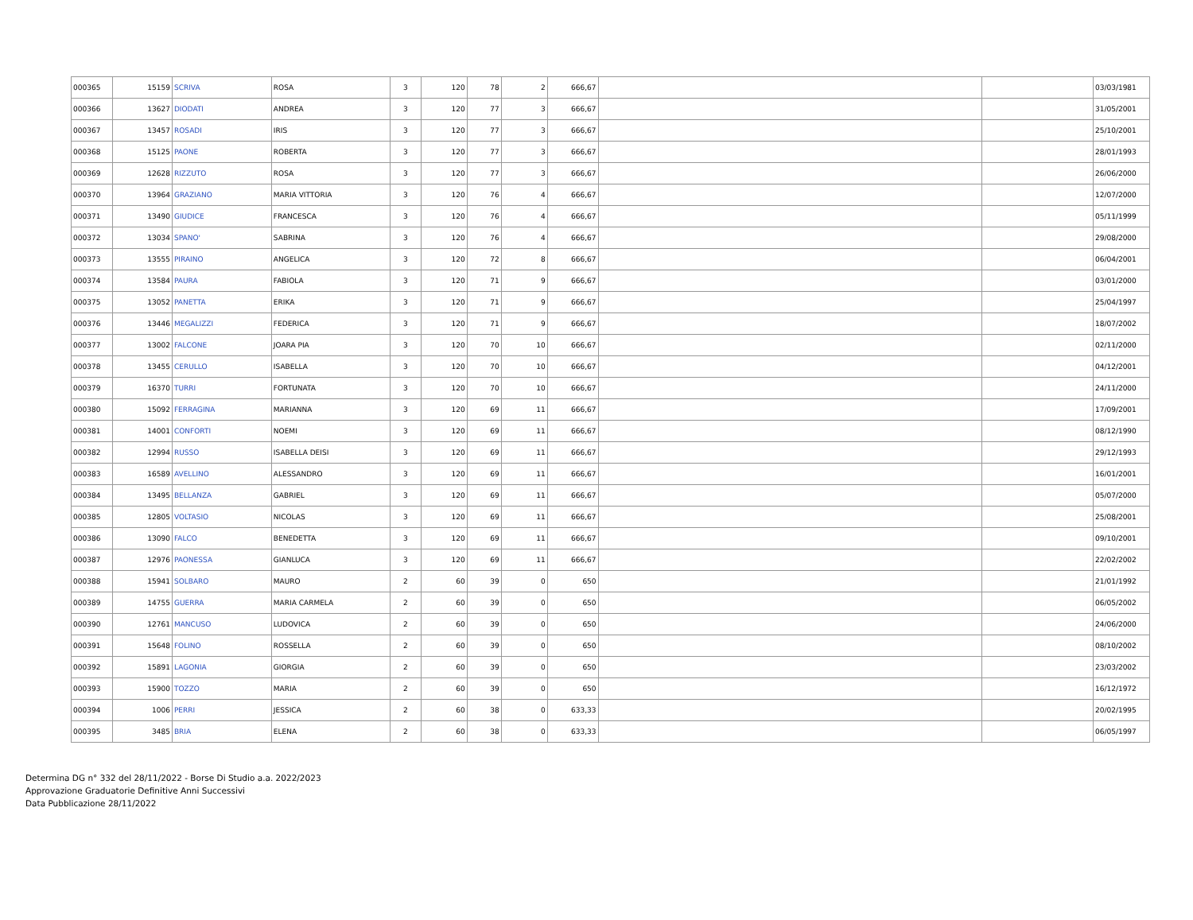| 000365 | 15159 | SCRIVA | ROSA | 3 | 120 | 78 | 2 | 666,67 | | | 03/03/1981 |
| 000366 | 13627 | DIODATI | ANDREA | 3 | 120 | 77 | 3 | 666,67 | | | 31/05/2001 |
| 000367 | 13457 | ROSADI | IRIS | 3 | 120 | 77 | 3 | 666,67 | | | 25/10/2001 |
| 000368 | 15125 | PAONE | ROBERTA | 3 | 120 | 77 | 3 | 666,67 | | | 28/01/1993 |
| 000369 | 12628 | RIZZUTO | ROSA | 3 | 120 | 77 | 3 | 666,67 | | | 26/06/2000 |
| 000370 | 13964 | GRAZIANO | MARIA VITTORIA | 3 | 120 | 76 | 4 | 666,67 | | | 12/07/2000 |
| 000371 | 13490 | GIUDICE | FRANCESCA | 3 | 120 | 76 | 4 | 666,67 | | | 05/11/1999 |
| 000372 | 13034 | SPANO' | SABRINA | 3 | 120 | 76 | 4 | 666,67 | | | 29/08/2000 |
| 000373 | 13555 | PIRAINO | ANGELICA | 3 | 120 | 72 | 8 | 666,67 | | | 06/04/2001 |
| 000374 | 13584 | PAURA | FABIOLA | 3 | 120 | 71 | 9 | 666,67 | | | 03/01/2000 |
| 000375 | 13052 | PANETTA | ERIKA | 3 | 120 | 71 | 9 | 666,67 | | | 25/04/1997 |
| 000376 | 13446 | MEGALIZZI | FEDERICA | 3 | 120 | 71 | 9 | 666,67 | | | 18/07/2002 |
| 000377 | 13002 | FALCONE | JOARA PIA | 3 | 120 | 70 | 10 | 666,67 | | | 02/11/2000 |
| 000378 | 13455 | CERULLO | ISABELLA | 3 | 120 | 70 | 10 | 666,67 | | | 04/12/2001 |
| 000379 | 16370 | TURRI | FORTUNATA | 3 | 120 | 70 | 10 | 666,67 | | | 24/11/2000 |
| 000380 | 15092 | FERRAGINA | MARIANNA | 3 | 120 | 69 | 11 | 666,67 | | | 17/09/2001 |
| 000381 | 14001 | CONFORTI | NOEMI | 3 | 120 | 69 | 11 | 666,67 | | | 08/12/1990 |
| 000382 | 12994 | RUSSO | ISABELLA DEISI | 3 | 120 | 69 | 11 | 666,67 | | | 29/12/1993 |
| 000383 | 16589 | AVELLINO | ALESSANDRO | 3 | 120 | 69 | 11 | 666,67 | | | 16/01/2001 |
| 000384 | 13495 | BELLANZA | GABRIEL | 3 | 120 | 69 | 11 | 666,67 | | | 05/07/2000 |
| 000385 | 12805 | VOLTASIO | NICOLAS | 3 | 120 | 69 | 11 | 666,67 | | | 25/08/2001 |
| 000386 | 13090 | FALCO | BENEDETTA | 3 | 120 | 69 | 11 | 666,67 | | | 09/10/2001 |
| 000387 | 12976 | PAONESSA | GIANLUCA | 3 | 120 | 69 | 11 | 666,67 | | | 22/02/2002 |
| 000388 | 15941 | SOLBARO | MAURO | 2 | 60 | 39 | 0 | 650 | | | 21/01/1992 |
| 000389 | 14755 | GUERRA | MARIA CARMELA | 2 | 60 | 39 | 0 | 650 | | | 06/05/2002 |
| 000390 | 12761 | MANCUSO | LUDOVICA | 2 | 60 | 39 | 0 | 650 | | | 24/06/2000 |
| 000391 | 15648 | FOLINO | ROSSELLA | 2 | 60 | 39 | 0 | 650 | | | 08/10/2002 |
| 000392 | 15891 | LAGONIA | GIORGIA | 2 | 60 | 39 | 0 | 650 | | | 23/03/2002 |
| 000393 | 15900 | TOZZO | MARIA | 2 | 60 | 39 | 0 | 650 | | | 16/12/1972 |
| 000394 | 1006 | PERRI | JESSICA | 2 | 60 | 38 | 0 | 633,33 | | | 20/02/1995 |
| 000395 | 3485 | BRIA | ELENA | 2 | 60 | 38 | 0 | 633,33 | | | 06/05/1997 |
Determina DG n° 332 del 28/11/2022 - Borse Di Studio a.a. 2022/2023
Approvazione Graduatorie Definitive Anni Successivi
Data Pubblicazione 28/11/2022